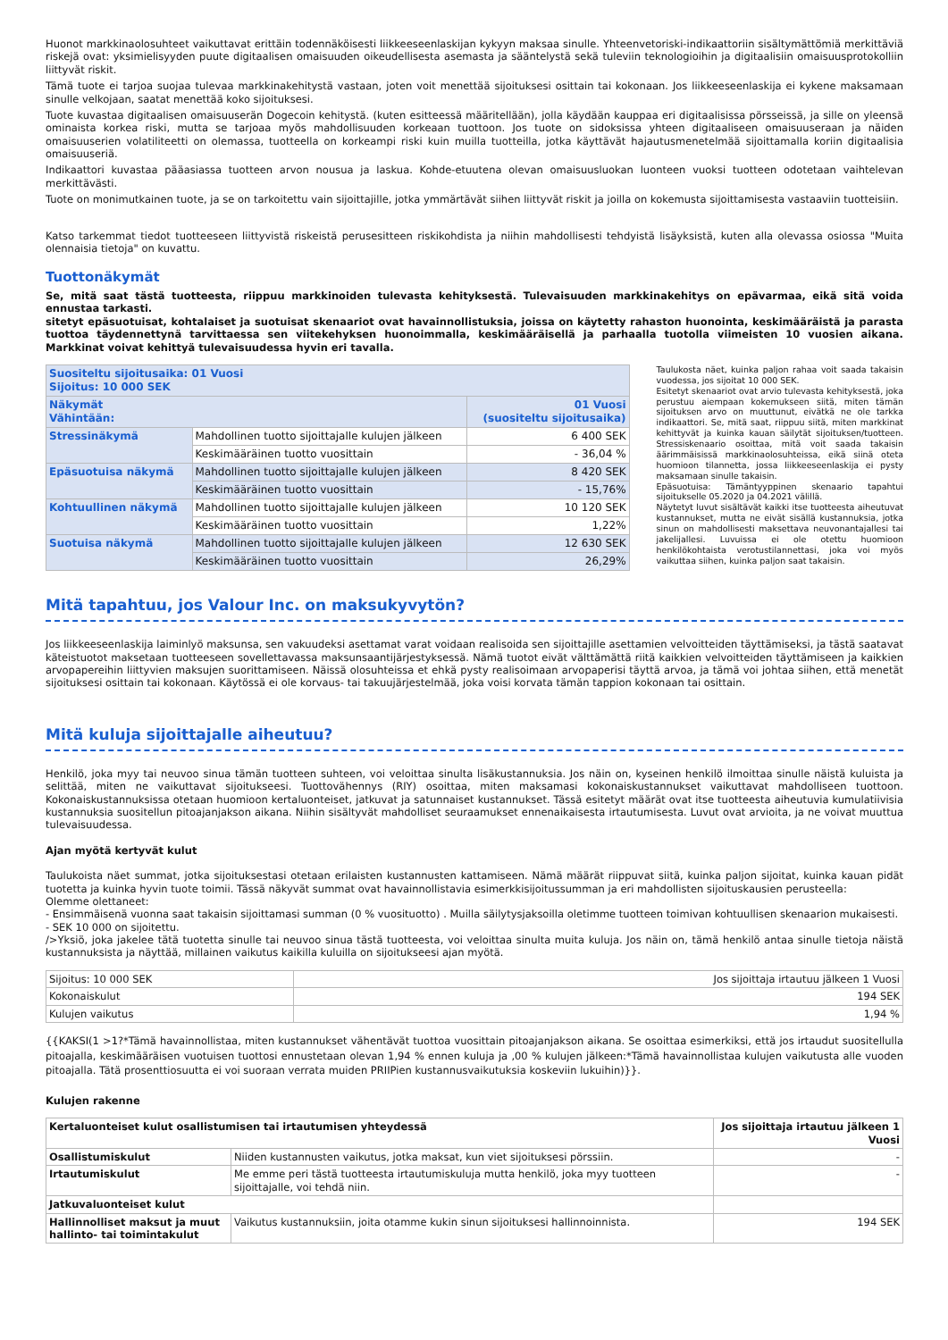Huonot markkinaolosuhteet vaikuttavat erittäin todennäköisesti liikkeeseenlaskijan kykyyn maksaa sinulle. Yhteenvetoriski-indikaattoriin sisältymättömiä merkittäviä riskejä ovat: yksimielisyyden puute digitaalisen omaisuuden oikeudellisesta asemasta ja sääntelystä sekä tuleviin teknologioihin ja digitaalisiin omaisuusprotokolliin liittyvät riskit.
Tämä tuote ei tarjoa suojaa tulevaa markkinakehitystä vastaan, joten voit menettää sijoituksesi osittain tai kokonaan. Jos liikkeeseenlaskija ei kykene maksamaan sinulle velkojaan, saatat menettää koko sijoituksesi.
Tuote kuvastaa digitaalisen omaisuuserän Dogecoin kehitystä. (kuten esitteessä määritellään), jolla käydään kauppaa eri digitaalisissa pörsseissä, ja sille on yleensä ominaista korkea riski, mutta se tarjoaa myös mahdollisuuden korkeaan tuottoon. Jos tuote on sidoksissa yhteen digitaaliseen omaisuuseraan ja näiden omaisuuserien volatiliteetti on olemassa, tuotteella on korkeampi riski kuin muilla tuotteilla, jotka käyttävät hajautusmenetelmää sijoittamalla koriin digitaalisia omaisuuseriä.
Indikaattori kuvastaa pääasiassa tuotteen arvon nousua ja laskua. Kohde-etuutena olevan omaisuusluokan luonteen vuoksi tuotteen odotetaan vaihtelevan merkittävästi.
Tuote on monimutkainen tuote, ja se on tarkoitettu vain sijoittajille, jotka ymmärtävät siihen liittyvät riskit ja joilla on kokemusta sijoittamisesta vastaaviin tuotteisiin.
Katso tarkemmat tiedot tuotteeseen liittyvistä riskeistä perusesitteen riskikohdista ja niihin mahdollisesti tehdyistä lisäyksistä, kuten alla olevassa osiossa "Muita olennaisia tietoja" on kuvattu.
Tuottonäkymät
Se, mitä saat tästä tuotteesta, riippuu markkinoiden tulevasta kehityksestä. Tulevaisuuden markkinakehitys on epävarmaa, eikä sitä voida ennustaa tarkasti.
sitetyt epäsuotuisat, kohtalaiset ja suotuisat skenaariot ovat havainnollistuksia, joissa on käytetty rahaston huonointa, keskimääräistä ja parasta tuottoa täydennettynä tarvittaessa sen viitekehyksen huonoimmalla, keskimääräisellä ja parhaalla tuotolla viimeisten 10 vuosien aikana. Markkinat voivat kehittyä tulevaisuudessa hyvin eri tavalla.
| Suositeltu sijoitusaika: 01 Vuosi Sijoitus: 10 000 SEK | | |
| --- | --- | --- |
| Näkymät Vähintään: | | 01 Vuosi (suositeltu sijoitusaika) |
| Stressinäkymä | Mahdollinen tuotto sijoittajalle kulujen jälkeen | 6 400 SEK |
| | Keskimääräinen tuotto vuosittain | - 36,04 % |
| Epäsuotuisa näkymä | Mahdollinen tuotto sijoittajalle kulujen jälkeen | 8 420 SEK |
| | Keskimääräinen tuotto vuosittain | - 15,76% |
| Kohtuullinen näkymä | Mahdollinen tuotto sijoittajalle kulujen jälkeen | 10 120 SEK |
| | Keskimääräinen tuotto vuosittain | 1,22% |
| Suotuisa näkymä | Mahdollinen tuotto sijoittajalle kulujen jälkeen | 12 630 SEK |
| | Keskimääräinen tuotto vuosittain | 26,29% |
Taulukosta näet, kuinka paljon rahaa voit saada takaisin vuodessa, jos sijoitat 10 000 SEK.
Esitetyt skenaariot ovat arvio tulevasta kehityksestä, joka perustuu aiempaan kokemukseen siitä, miten tämän sijoituksen arvo on muuttunut, eivätkä ne ole tarkka indikaattori. Se, mitä saat, riippuu siitä, miten markkinat kehittyvät ja kuinka kauan säilytät sijoituksen/tuotteen. Stressiskenaario osoittaa, mitä voit saada takaisin äärimmäisissä markkinaolosuhteissa, eikä siinä oteta huomioon tilannetta, jossa liikkeeseenlaskija ei pysty maksamaan sinulle takaisin.
Epäsuotuisa: Tämäntyyppinen skenaario tapahtui sijoitukselle 05.2020 ja 04.2021 välillä.
Näytetyt luvut sisältävät kaikki itse tuotteesta aiheutuvat kustannukset, mutta ne eivät sisällä kustannuksia, jotka sinun on mahdollisesti maksettava neuvonantajallesi tai jakelijallesi. Luvuissa ei ole otettu huomioon henkilökohtaista verotustilannettasi, joka voi myös vaikuttaa siihen, kuinka paljon saat takaisin.
Mitä tapahtuu, jos Valour Inc. on maksukyvytön?
Jos liikkeeseenlaskija laiminlyö maksunsa, sen vakuudeksi asettamat varat voidaan realisoida sen sijoittajille asettamien velvoitteiden täyttämiseksi, ja tästä saatavat käteistuotot maksetaan tuotteeseen sovellettavassa maksunsaantijärjestyksessä. Nämä tuotot eivät välttämättä riitä kaikkien velvoitteiden täyttämiseen ja kaikkien arvopapereihin liittyvien maksujen suorittamiseen. Näissä olosuhteissa et ehkä pysty realisoimaan arvopaperisi täyttä arvoa, ja tämä voi johtaa siihen, että menetät sijoituksesi osittain tai kokonaan. Käytössä ei ole korvaus- tai takuujärjestelmää, joka voisi korvata tämän tappion kokonaan tai osittain.
Mitä kuluja sijoittajalle aiheutuu?
Henkilö, joka myy tai neuvoo sinua tämän tuotteen suhteen, voi veloittaa sinulta lisäkustannuksia. Jos näin on, kyseinen henkilö ilmoittaa sinulle näistä kuluista ja selittää, miten ne vaikuttavat sijoitukseesi. Tuottovähennys (RIY) osoittaa, miten maksamasi kokonaiskustannukset vaikuttavat mahdolliseen tuottoon. Kokonaiskustannuksissa otetaan huomioon kertaluonteiset, jatkuvat ja satunnaiset kustannukset. Tässä esitetyt määrät ovat itse tuotteesta aiheutuvia kumulatiivisia kustannuksia suositellun pitoajanjakson aikana. Niihin sisältyvät mahdolliset seuraamukset ennenaikaisesta irtautumisesta. Luvut ovat arvioita, ja ne voivat muuttua tulevaisuudessa.
Ajan myötä kertyvät kulut
Taulukoista näet summat, jotka sijoituksestasi otetaan erilaisten kustannusten kattamiseen. Nämä määrät riippuvat siitä, kuinka paljon sijoitat, kuinka kauan pidät tuotetta ja kuinka hyvin tuote toimii. Tässä näkyvät summat ovat havainnollistavia esimerkkisijoitussumman ja eri mahdollisten sijoituskausien perusteella:
Olemme olettaneet:
- Ensimmäisenä vuonna saat takaisin sijoittamasi summan (0 % vuosituotto) . Muilla säilytysjaksoilla oletimme tuotteen toimivan kohtuullisen skenaarion mukaisesti.
- SEK 10 000 on sijoitettu.
/>Yksiö, joka jakelee tätä tuotetta sinulle tai neuvoo sinua tästä tuotteesta, voi veloittaa sinulta muita kuluja. Jos näin on, tämä henkilö antaa sinulle tietoja näistä kustannuksista ja näyttää, millainen vaikutus kaikilla kuluilla on sijoitukseesi ajan myötä.
| Sijoitus: 10 000 SEK | Jos sijoittaja irtautuu jälkeen 1 Vuosi |
| Kokonaiskulut | 194 SEK |
| Kulujen vaikutus | 1,94 % |
{{KAKSI(1 >1?*Tämä havainnollistaa, miten kustannukset vähentävät tuottoa vuosittain pitoajanjakson aikana. Se osoittaa esimerkiksi, että jos irtaudut suositellulla pitoajalla, keskimääräisen vuotuisen tuottosi ennustetaan olevan 1,94 % ennen kuluja ja ,00 % kulujen jälkeen:*Tämä havainnollistaa kulujen vaikutusta alle vuoden pitoajalla. Tätä prosenttiosuutta ei voi suoraan verrata muiden PRIIPien kustannusvaikutuksia koskeviin lukuihin)}}.
Kulujen rakenne
| Kertaluonteiset kulut osallistumisen tai irtautumisen yhteydessä | | Jos sijoittaja irtautuu jälkeen 1 Vuosi |
| --- | --- | --- |
| Osallistumiskulut | Niiden kustannusten vaikutus, jotka maksat, kun viet sijoituksesi pörssiin. | - |
| Irtautumiskulut | Me emme peri tästä tuotteesta irtautumiskuluja mutta henkilö, joka myy tuotteen sijoittajalle, voi tehdä niin. | - |
| Jatkuvaluonteiset kulut | | |
| Hallinnolliset maksut ja muut hallinto- tai toimintakulut | Vaikutus kustannuksiin, joita otamme kukin sinun sijoituksesi hallinnoinnista. | 194 SEK |